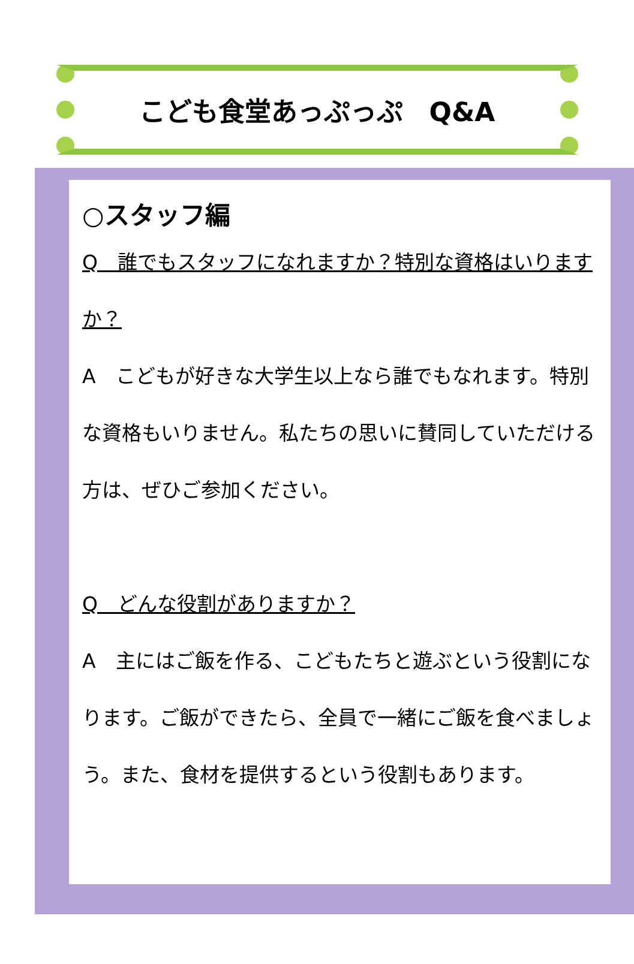こども食堂あっぷっぷ　Q&A
○スタッフ編
Q　誰でもスタッフになれますか？特別な資格はいりますか？
A　こどもが好きな大学生以上なら誰でもなれます。特別な資格もいりません。私たちの思いに賛同していただける方は、ぜひご参加ください。
Q　どんな役割がありますか？
A　主にはご飯を作る、こどもたちと遊ぶという役割になります。ご飯ができたら、全員で一緒にご飯を食べましょう。また、食材を提供するという役割もあります。